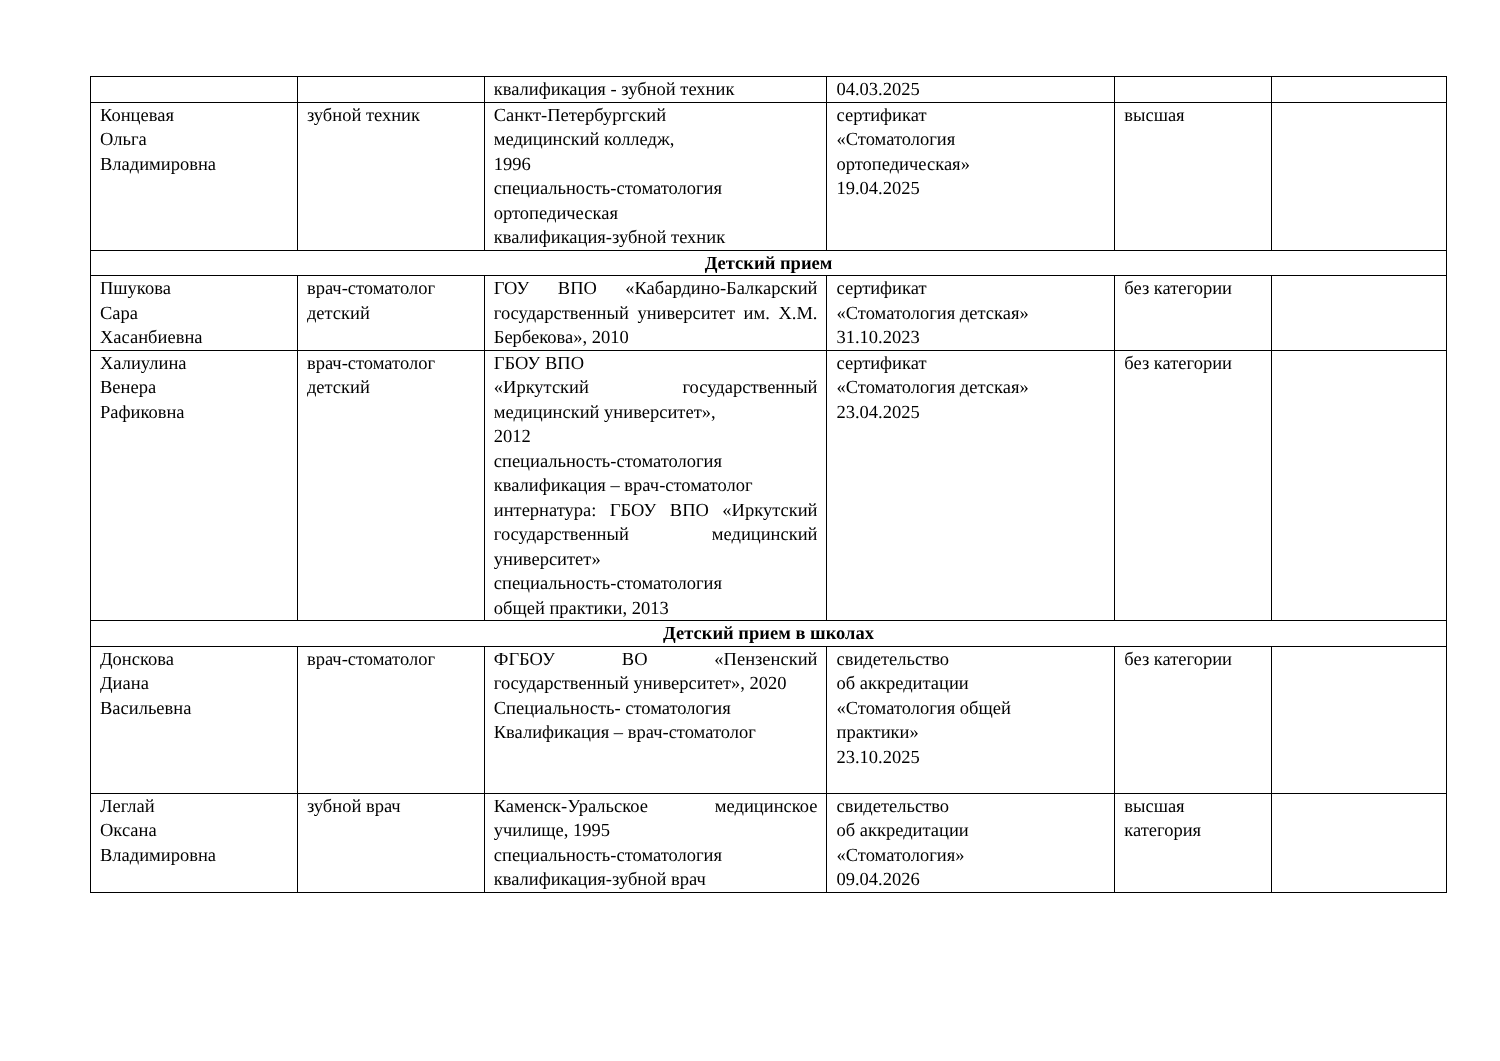| | | квалификация - зубной техник | 04.03.2025 | | |
| Концевая Ольга Владимировна | зубной техник | Санкт-Петербургский медицинский колледж, 1996 специальность-стоматология ортопедическая квалификация-зубной техник | сертификат «Стоматология ортопедическая» 19.04.2025 | высшая | |
| Детский прием | | | | | |
| Пшукова Сара Хасанбиевна | врач-стоматолог детский | ГОУ ВПО «Кабардино-Балкарский государственный университет им. Х.М. Бербекова», 2010 | сертификат «Стоматология детская» 31.10.2023 | без категории | |
| Халиулина Венера Рафиковна | врач-стоматолог детский | ГБОУ ВПО «Иркутский государственный медицинский университет», 2012 специальность-стоматология квалификация – врач-стоматолог интернатура: ГБОУ ВПО «Иркутский государственный медицинский университет» специальность-стоматология общей практики, 2013 | сертификат «Стоматология детская» 23.04.2025 | без категории | |
| Детский прием в школах | | | | | |
| Донскова Диана Васильевна | врач-стоматолог | ФГБОУ ВО «Пензенский государственный университет», 2020 Специальность- стоматология Квалификация – врач-стоматолог | свидетельство об аккредитации «Стоматология общей практики» 23.10.2025 | без категории | |
| Леглай Оксана Владимировна | зубной врач | Каменск-Уральское медицинское училище, 1995 специальность-стоматология квалификация-зубной врач | свидетельство об аккредитации «Стоматология» 09.04.2026 | высшая категория | |